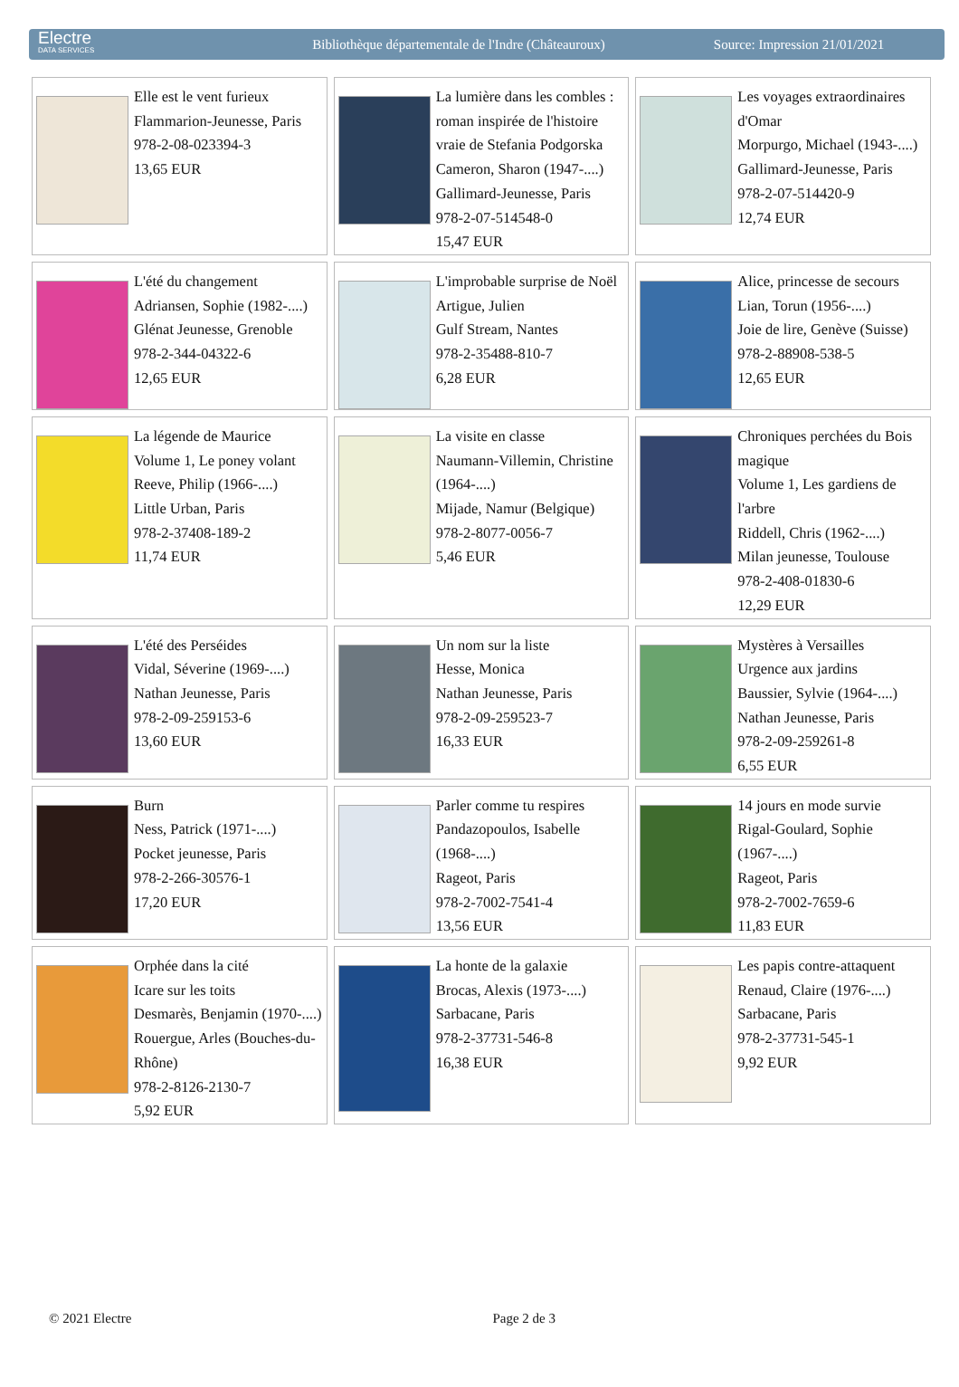Electre
DATA SERVICES
Bibliothèque départementale de l'Indre (Châteauroux)
Source: Impression 21/01/2021
| Elle est le vent furieux Flammarion-Jeunesse, Paris 978-2-08-023394-3 13,65 EUR | La lumière dans les combles : roman inspirée de l'histoire vraie de Stefania Podgorska Cameron, Sharon (1947-....) Gallimard-Jeunesse, Paris 978-2-07-514548-0 15,47 EUR | Les voyages extraordinaires d'Omar Morpurgo, Michael (1943-....) Gallimard-Jeunesse, Paris 978-2-07-514420-9 12,74 EUR |
| L'été du changement Adriansen, Sophie (1982-....) Glénat Jeunesse, Grenoble 978-2-344-04322-6 12,65 EUR | L'improbable surprise de Noël Artigue, Julien Gulf Stream, Nantes 978-2-35488-810-7 6,28 EUR | Alice, princesse de secours Lian, Torun (1956-....) Joie de lire, Genève (Suisse) 978-2-88908-538-5 12,65 EUR |
| La légende de Maurice Volume 1, Le poney volant Reeve, Philip (1966-....) Little Urban, Paris 978-2-37408-189-2 11,74 EUR | La visite en classe Naumann-Villemin, Christine (1964-....) Mijade, Namur (Belgique) 978-2-8077-0056-7 5,46 EUR | Chroniques perchées du Bois magique Volume 1, Les gardiens de l'arbre Riddell, Chris (1962-....) Milan jeunesse, Toulouse 978-2-408-01830-6 12,29 EUR |
| L'été des Perséides Vidal, Séverine (1969-....) Nathan Jeunesse, Paris 978-2-09-259153-6 13,60 EUR | Un nom sur la liste Hesse, Monica Nathan Jeunesse, Paris 978-2-09-259523-7 16,33 EUR | Mystères à Versailles Urgence aux jardins Baussier, Sylvie (1964-....) Nathan Jeunesse, Paris 978-2-09-259261-8 6,55 EUR |
| Burn Ness, Patrick (1971-....) Pocket jeunesse, Paris 978-2-266-30576-1 17,20 EUR | Parler comme tu respires Pandazopoulos, Isabelle (1968-....) Rageot, Paris 978-2-7002-7541-4 13,56 EUR | 14 jours en mode survie Rigal-Goulard, Sophie (1967-....) Rageot, Paris 978-2-7002-7659-6 11,83 EUR |
| Orphée dans la cité Icare sur les toits Desmarès, Benjamin (1970-....) Rouergue, Arles (Bouches-du-Rhône) 978-2-8126-2130-7 5,92 EUR | La honte de la galaxie Brocas, Alexis (1973-....) Sarbacane, Paris 978-2-37731-546-8 16,38 EUR | Les papis contre-attaquent Renaud, Claire (1976-....) Sarbacane, Paris 978-2-37731-545-1 9,92 EUR |
© 2021 Electre Page 2 de 3